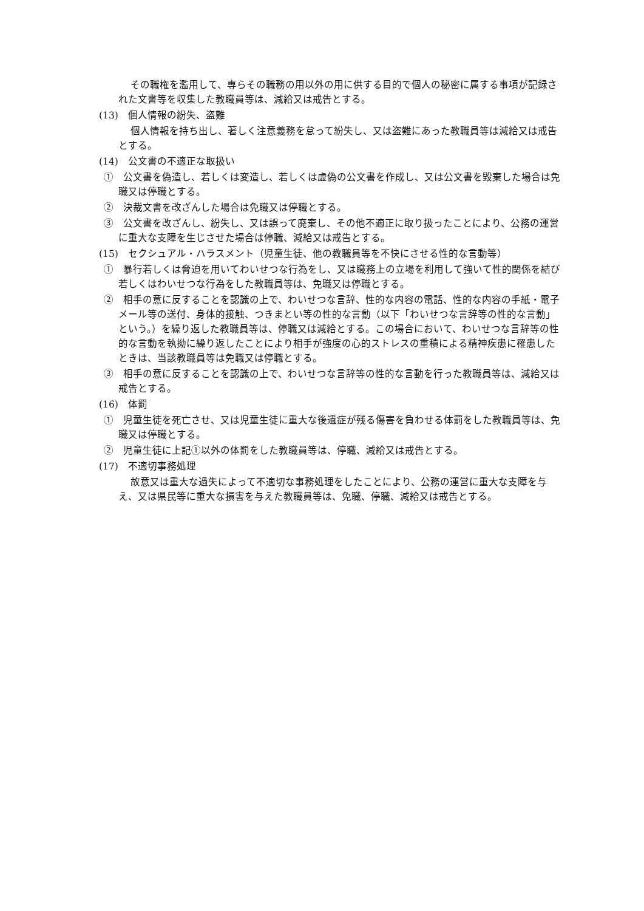その職権を濫用して、専らその職務の用以外の用に供する目的で個人の秘密に属する事項が記録された文書等を収集した教職員等は、減給又は戒告とする。
(13)　個人情報の紛失、盗難
個人情報を持ち出し、著しく注意義務を怠って紛失し、又は盗難にあった教職員等は減給又は戒告とする。
(14)　公文書の不適正な取扱い
①　公文書を偽造し、若しくは変造し、若しくは虚偽の公文書を作成し、又は公文書を毀棄した場合は免職又は停職とする。
②　決裁文書を改ざんした場合は免職又は停職とする。
③　公文書を改ざんし、紛失し、又は誤って廃棄し、その他不適正に取り扱ったことにより、公務の運営に重大な支障を生じさせた場合は停職、減給又は戒告とする。
(15)　セクシュアル・ハラスメント（児童生徒、他の教職員等を不快にさせる性的な言動等）
①　暴行若しくは脅迫を用いてわいせつな行為をし、又は職務上の立場を利用して強いて性的関係を結び若しくはわいせつな行為をした教職員等は、免職又は停職とする。
②　相手の意に反することを認識の上で、わいせつな言辞、性的な内容の電話、性的な内容の手紙・電子メール等の送付、身体的接触、つきまとい等の性的な言動（以下「わいせつな言辞等の性的な言動」という。）を繰り返した教職員等は、停職又は減給とする。この場合において、わいせつな言辞等の性的な言動を執拗に繰り返したことにより相手が強度の心的ストレスの重積による精神疾患に罹患したときは、当該教職員等は免職又は停職とする。
③　相手の意に反することを認識の上で、わいせつな言辞等の性的な言動を行った教職員等は、減給又は戒告とする。
(16)　体罰
①　児童生徒を死亡させ、又は児童生徒に重大な後遺症が残る傷害を負わせる体罰をした教職員等は、免職又は停職とする。
②　児童生徒に上記①以外の体罰をした教職員等は、停職、減給又は戒告とする。
(17)　不適切事務処理
故意又は重大な過失によって不適切な事務処理をしたことにより、公務の運営に重大な支障を与え、又は県民等に重大な損害を与えた教職員等は、免職、停職、減給又は戒告とする。